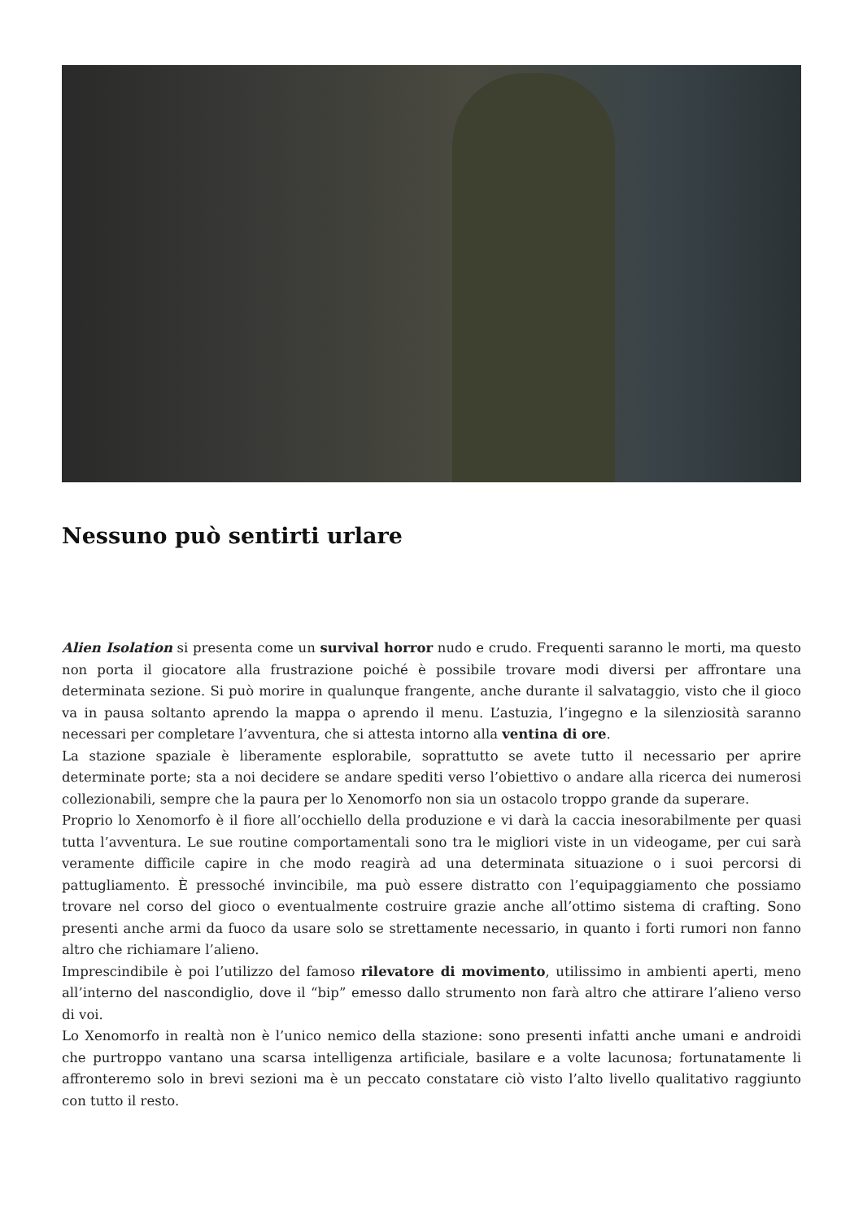Nessuno può sentirti urlare
Alien Isolation si presenta come un survival horror nudo e crudo. Frequenti saranno le morti, ma questo non porta il giocatore alla frustrazione poiché è possibile trovare modi diversi per affrontare una determinata sezione. Si può morire in qualunque frangente, anche durante il salvataggio, visto che il gioco va in pausa soltanto aprendo la mappa o aprendo il menu. L’astuzia, l’ingegno e la silenziosità saranno necessari per completare l’avventura, che si attesta intorno alla ventina di ore.
La stazione spaziale è liberamente esplorabile, soprattutto se avete tutto il necessario per aprire determinate porte; sta a noi decidere se andare spediti verso l’obiettivo o andare alla ricerca dei numerosi collezionabili, sempre che la paura per lo Xenomorfo non sia un ostacolo troppo grande da superare.
Proprio lo Xenomorfo è il fiore all’occhiello della produzione e vi darà la caccia inesorabilmente per quasi tutta l’avventura. Le sue routine comportamentali sono tra le migliori viste in un videogame, per cui sarà veramente difficile capire in che modo reagirà ad una determinata situazione o i suoi percorsi di pattugliamento. È pressoché invincibile, ma può essere distratto con l’equipaggiamento che possiamo trovare nel corso del gioco o eventualmente costruire grazie anche all’ottimo sistema di crafting. Sono presenti anche armi da fuoco da usare solo se strettamente necessario, in quanto i forti rumori non fanno altro che richiamare l’alieno.
Imprescindibile è poi l’utilizzo del famoso rilevatore di movimento, utilissimo in ambienti aperti, meno all’interno del nascondiglio, dove il “bip” emesso dallo strumento non farà altro che attirare l’alieno verso di voi.
Lo Xenomorfo in realtà non è l’unico nemico della stazione: sono presenti infatti anche umani e androidi che purtroppo vantano una scarsa intelligenza artificiale, basilare e a volte lacunosa; fortunatamente li affronteremo solo in brevi sezioni ma è un peccato constatare ciò visto l’alto livello qualitativo raggiunto con tutto il resto.